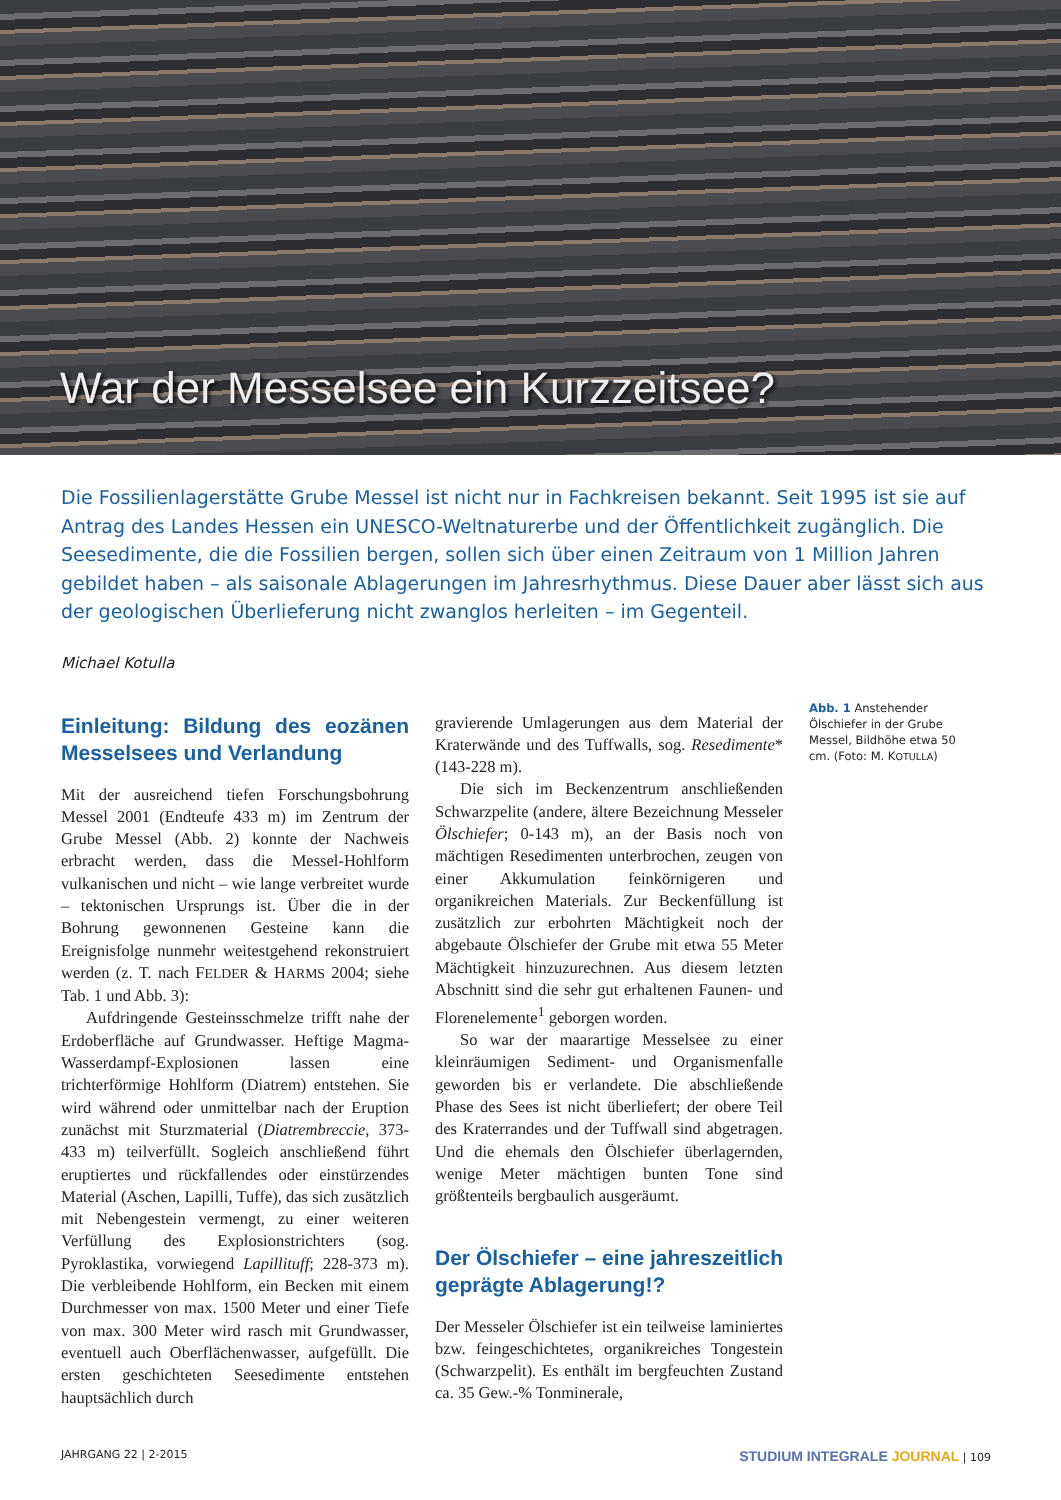War der Messelsee ein Kurzzeitsee?
Die Fossilienlagerstätte Grube Messel ist nicht nur in Fachkreisen bekannt. Seit 1995 ist sie auf Antrag des Landes Hessen ein UNESCO-Weltnaturerbe und der Öffentlichkeit zugänglich. Die Seesedimente, die die Fossilien bergen, sollen sich über einen Zeitraum von 1 Million Jahren gebildet haben – als saisonale Ablagerungen im Jahresrhythmus. Diese Dauer aber lässt sich aus der geologischen Überlieferung nicht zwanglos herleiten – im Gegenteil.
Michael Kotulla
Einleitung: Bildung des eozänen Messelsees und Verlandung
Mit der ausreichend tiefen Forschungsbohrung Messel 2001 (Endteufe 433 m) im Zentrum der Grube Messel (Abb. 2) konnte der Nachweis erbracht werden, dass die Messel-Hohlform vulkanischen und nicht – wie lange verbreitet wurde – tektonischen Ursprungs ist. Über die in der Bohrung gewonnenen Gesteine kann die Ereignisfolge nunmehr weitestgehend rekonstruiert werden (z. T. nach FELDER & HARMS 2004; siehe Tab. 1 und Abb. 3):
Aufdringende Gesteinsschmelze trifft nahe der Erdoberfläche auf Grundwasser. Heftige Magma-Wasserdampf-Explosionen lassen eine trichterförmige Hohlform (Diatrem) entstehen. Sie wird während oder unmittelbar nach der Eruption zunächst mit Sturzmaterial (Diatrembreccie, 373-433 m) teilverfüllt. Sogleich anschließend führt eruptiertes und rückfallendes oder einstürzendes Material (Aschen, Lapilli, Tuffe), das sich zusätzlich mit Nebengestein vermengt, zu einer weiteren Verfüllung des Explosionstrichters (sog. Pyroklastika, vorwiegend Lapillituff; 228-373 m). Die verbleibende Hohlform, ein Becken mit einem Durchmesser von max. 1500 Meter und einer Tiefe von max. 300 Meter wird rasch mit Grundwasser, eventuell auch Oberflächenwasser, aufgefüllt. Die ersten geschichteten Seesedimente entstehen hauptsächlich durch
gravierende Umlagerungen aus dem Material der Kraterwände und des Tuffwalls, sog. Resedimente* (143-228 m).
Die sich im Beckenzentrum anschließenden Schwarzpelite (andere, ältere Bezeichnung Messeler Ölschiefer; 0-143 m), an der Basis noch von mächtigen Resedimenten unterbrochen, zeugen von einer Akkumulation feinkörnigeren und organikreichen Materials. Zur Beckenfüllung ist zusätzlich zur erbohrten Mächtigkeit noch der abgebaute Ölschiefer der Grube mit etwa 55 Meter Mächtigkeit hinzuzurechnen. Aus diesem letzten Abschnitt sind die sehr gut erhaltenen Faunen- und Florenelemente<sup>1</sup> geborgen worden.
So war der maarartige Messelsee zu einer kleinräumigen Sediment- und Organismenfalle geworden bis er verlandete. Die abschließende Phase des Sees ist nicht überliefert; der obere Teil des Kraterrandes und der Tuffwall sind abgetragen. Und die ehemals den Ölschiefer überlagernden, wenige Meter mächtigen bunten Tone sind größtenteils bergbaulich ausgeräumt.
Der Ölschiefer – eine jahreszeitlich geprägte Ablagerung!?
Der Messeler Ölschiefer ist ein teilweise laminiertes bzw. feingeschichtetes, organikreiches Tongestein (Schwarzpelit). Es enthält im bergfeuchten Zustand ca. 35 Gew.-% Tonminerale,
Abb. 1 Anstehender Ölschiefer in der Grube Messel, Bildhöhe etwa 50 cm. (Foto: M. KOTULLA)
JAHRGANG 22 | 2-2015
STUDIUM INTEGRALE JOURNAL | 109